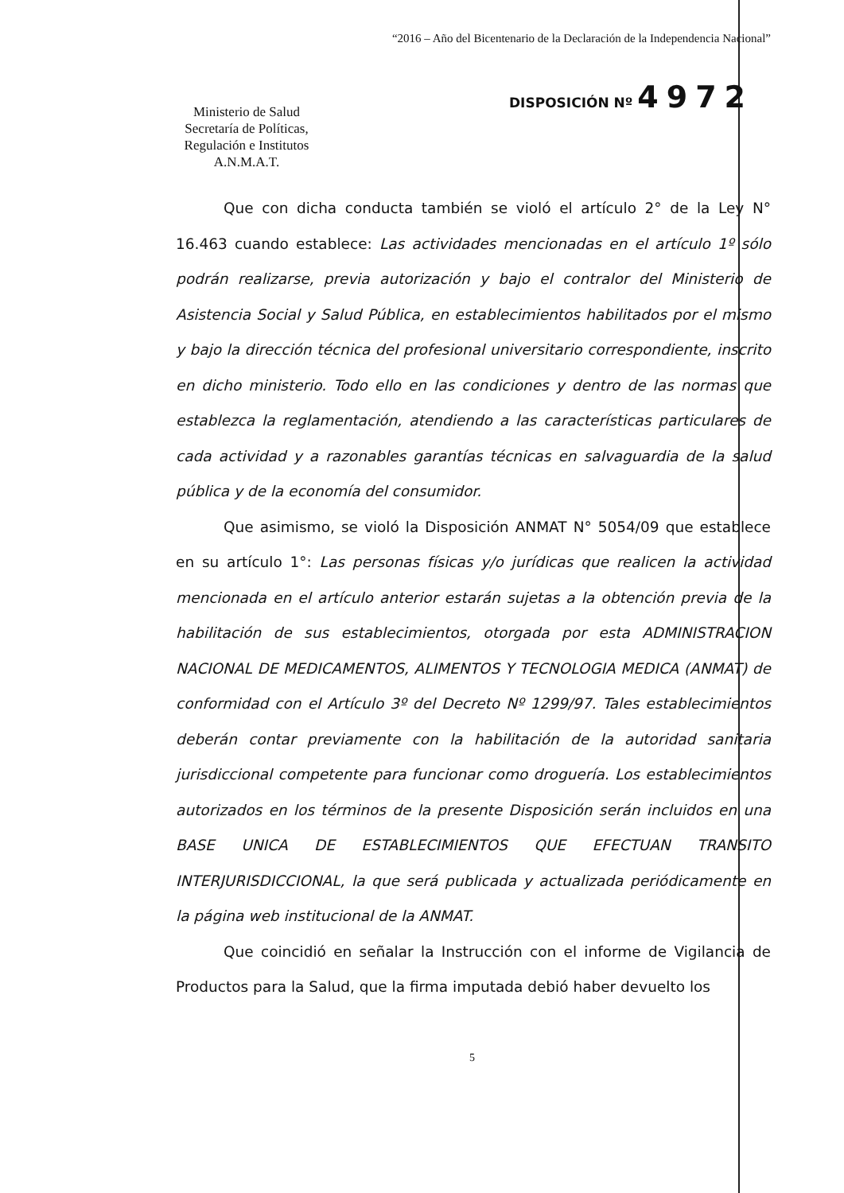“2016 – Año del Bicentenario de la Declaración de la Independencia Nacional”
Ministerio de Salud
Secretaría de Políticas,
Regulación e Institutos
A.N.M.A.T.
DISPOSICIÓN Nº 4972
Que con dicha conducta también se violó el artículo 2° de la Ley N° 16.463 cuando establece: Las actividades mencionadas en el artículo 1º sólo podrán realizarse, previa autorización y bajo el contralor del Ministerio de Asistencia Social y Salud Pública, en establecimientos habilitados por el mismo y bajo la dirección técnica del profesional universitario correspondiente, inscrito en dicho ministerio. Todo ello en las condiciones y dentro de las normas que establezca la reglamentación, atendiendo a las características particulares de cada actividad y a razonables garantías técnicas en salvaguardia de la salud pública y de la economía del consumidor.
Que asimismo, se violó la Disposición ANMAT N° 5054/09 que establece en su artículo 1°: Las personas físicas y/o jurídicas que realicen la actividad mencionada en el artículo anterior estarán sujetas a la obtención previa de la habilitación de sus establecimientos, otorgada por esta ADMINISTRACION NACIONAL DE MEDICAMENTOS, ALIMENTOS Y TECNOLOGIA MEDICA (ANMAT) de conformidad con el Artículo 3º del Decreto Nº 1299/97. Tales establecimientos deberán contar previamente con la habilitación de la autoridad sanitaria jurisdiccional competente para funcionar como droguería. Los establecimientos autorizados en los términos de la presente Disposición serán incluidos en una BASE UNICA DE ESTABLECIMIENTOS QUE EFECTUAN TRANSITO INTERJURISDICCIONAL, la que será publicada y actualizada periódicamente en la página web institucional de la ANMAT.
Que coincidió en señalar la Instrucción con el informe de Vigilancia de Productos para la Salud, que la firma imputada debió haber devuelto los
5